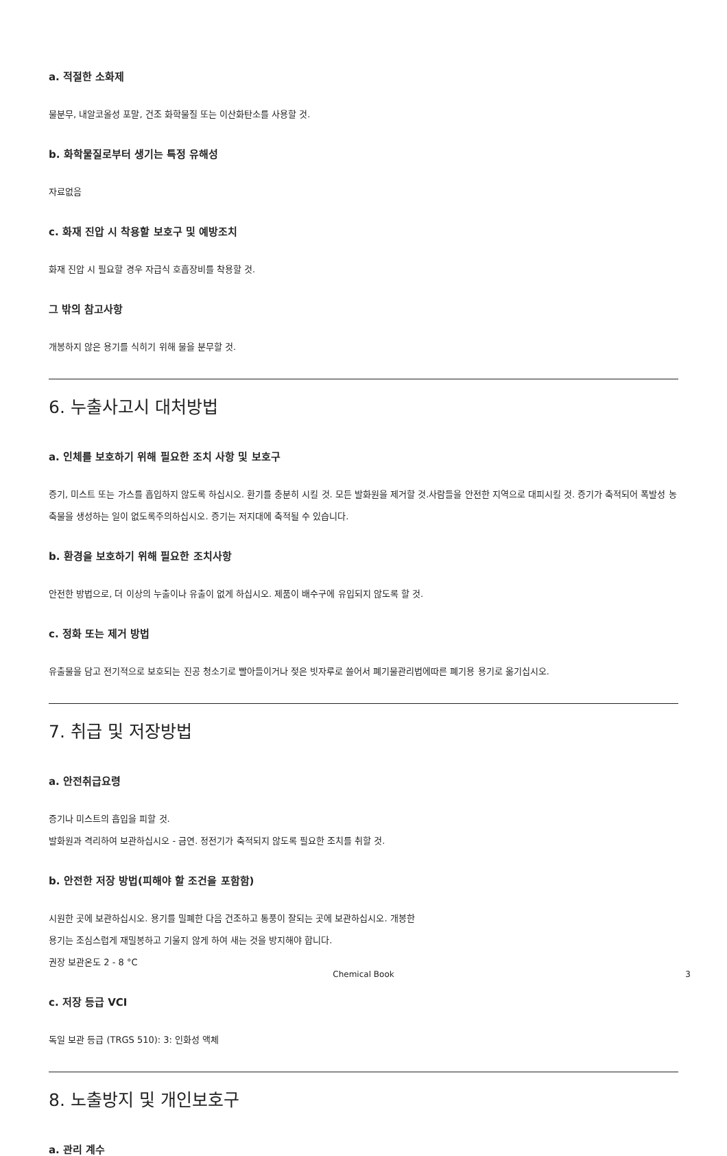a. 적절한 소화제
물분무, 내알코올성 포말, 건조 화학물질 또는 이산화탄소를 사용할 것.
b. 화학물질로부터 생기는 특정 유해성
자료없음
c. 화재 진압 시 착용할 보호구 및 예방조치
화재 진압 시 필요할 경우 자급식 호흡장비를 착용할 것.
그 밖의 참고사항
개봉하지 않은 용기를 식히기 위해 물을 분무할 것.
6. 누출사고시 대처방법
a. 인체를 보호하기 위해 필요한 조치 사항 및 보호구
증기, 미스트 또는 가스를 흡입하지 않도록 하십시오. 환기를 충분히 시킬 것. 모든 발화원을 제거할 것.사람들을 안전한 지역으로 대피시킬 것. 증기가 축적되어 폭발성 농축물을 생성하는 일이 없도록주의하십시오. 증기는 저지대에 축적될 수 있습니다.
b. 환경을 보호하기 위해 필요한 조치사항
안전한 방법으로, 더 이상의 누출이나 유출이 없게 하십시오. 제품이 배수구에 유입되지 않도록 할 것.
c. 정화 또는 제거 방법
유출물을 담고 전기적으로 보호되는 진공 청소기로 빨아들이거나 젖은 빗자루로 쓸어서 폐기물관리법에따른 폐기용 용기로 옮기십시오.
7. 취급 및 저장방법
a. 안전취급요령
증기나 미스트의 흡입을 피할 것.
발화원과 격리하여 보관하십시오 - 금연. 정전기가 축적되지 않도록 필요한 조치를 취할 것.
b. 안전한 저장 방법(피해야 할 조건을 포함함)
시원한 곳에 보관하십시오. 용기를 밀폐한 다음 건조하고 통풍이 잘되는 곳에 보관하십시오. 개봉한
용기는 조심스럽게 재밀봉하고 기울지 않게 하여 새는 것을 방지해야 합니다.
권장 보관온도 2 - 8 °C
c. 저장 등급 VCI
독일 보관 등급 (TRGS 510): 3: 인화성 액체
8. 노출방지 및 개인보호구
a. 관리 계수
Chemical Book 3